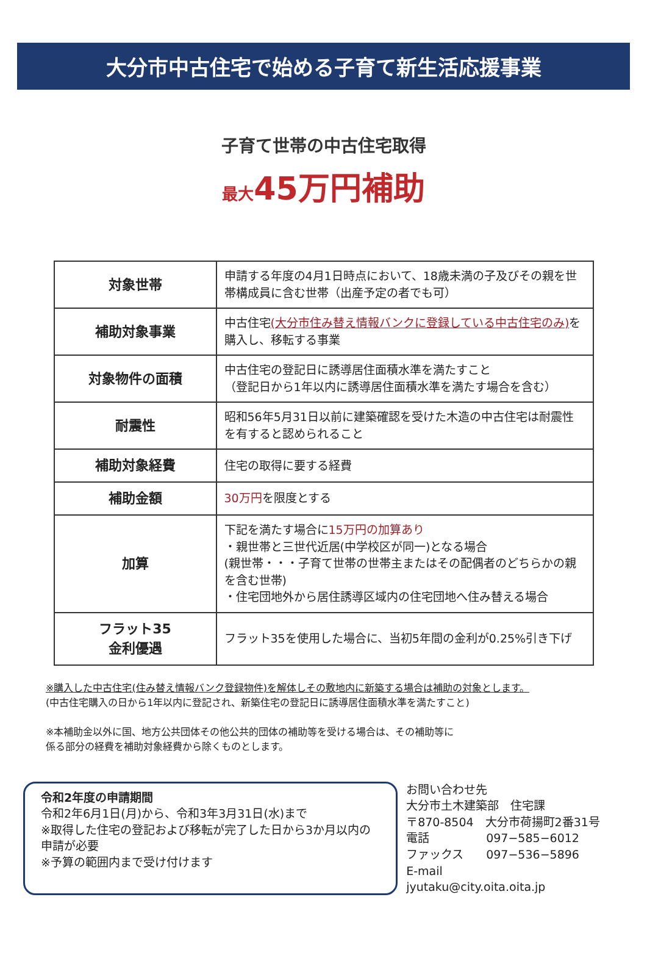大分市中古住宅で始める子育て新生活応援事業
子育て世帯の中古住宅取得
最大45万円補助
| 対象世帯 | 申請する年度の4月1日時点において、18歳未満の子及びその親を世帯構成員に含む世帯（出産予定の者でも可） |
| 補助対象事業 | 中古住宅 (大分市住み替え情報バンクに登録している中古住宅のみ) を購入し、移転する事業 |
| 対象物件の面積 | 中古住宅の登記日に誘導居住面積水準を満たすこと （登記日から1年以内に誘導居住面積水準を満たす場合を含む） |
| 耐震性 | 昭和56年5月31日以前に建築確認を受けた木造の中古住宅は耐震性を有すると認められること |
| 補助対象経費 | 住宅の取得に要する経費 |
| 補助金額 | 30万円 を限度とする |
| 加算 | 下記を満たす場合に 15万円の加算あり ・親世帯と三世代近居(中学校区が同一)となる場合 (親世帯・・・子育て世帯の世帯主またはその配偶者のどちらかの親を含む世帯) ・住宅団地外から居住誘導区域内の住宅団地へ住み替える場合 |
| フラット35 金利優遇 | フラット35を使用した場合に、当初5年間の金利が0.25%引き下げ |
※購入した中古住宅(住み替え情報バンク登録物件)を解体しその敷地内に新築する場合は補助の対象とします。
(中古住宅購入の日から1年以内に登記され、新築住宅の登記日に誘導居住面積水準を満たすこと)
※本補助金以外に国、地方公共団体その他公共的団体の補助等を受ける場合は、その補助等に
係る部分の経費を補助対象経費から除くものとします。
令和2年度の申請期間
令和2年6月1日(月)から、令和3年3月31日(水)まで
※取得した住宅の登記および移転が完了した日から3か月以内の申請が必要
※予算の範囲内まで受け付けます
お問い合わせ先
大分市土木建築部　住宅課
〒870-8504　大分市荷揚町2番31号
電話 097−585−6012
ファックス 097−536−5896
E-mail jyutaku@city.oita.oita.jp